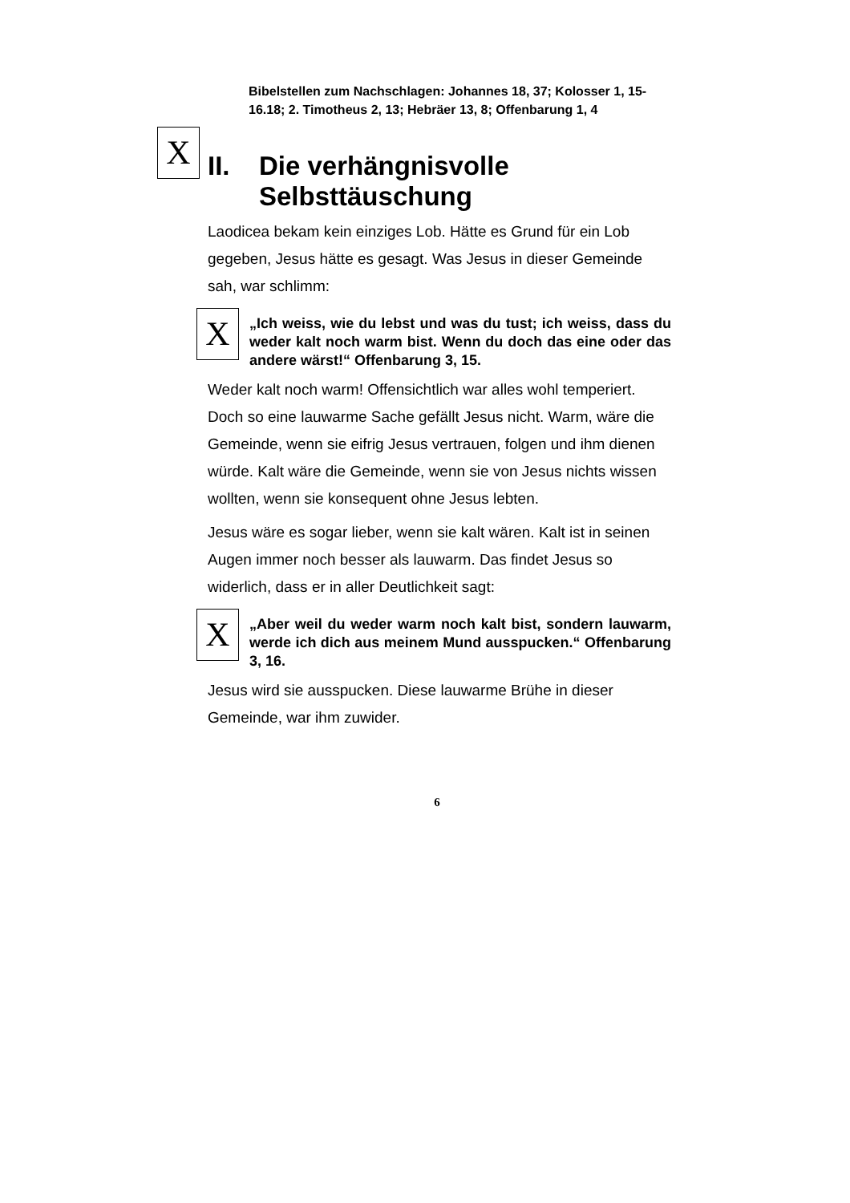Bibelstellen zum Nachschlagen: Johannes 18, 37; Kolosser 1, 15-16.18; 2. Timotheus 2, 13; Hebräer 13, 8; Offenbarung 1, 4
X
II. Die verhängnisvolle
Selbsttäuschung
Laodicea bekam kein einziges Lob. Hätte es Grund für ein Lob gegeben, Jesus hätte es gesagt. Was Jesus in dieser Gemeinde sah, war schlimm:
X
„Ich weiss, wie du lebst und was du tust; ich weiss, dass du weder kalt noch warm bist. Wenn du doch das eine oder das andere wärst!“ Offenbarung 3, 15.
Weder kalt noch warm! Offensichtlich war alles wohl temperiert. Doch so eine lauwarme Sache gefällt Jesus nicht. Warm, wäre die Gemeinde, wenn sie eifrig Jesus vertrauen, folgen und ihm dienen würde. Kalt wäre die Gemeinde, wenn sie von Jesus nichts wissen wollten, wenn sie konsequent ohne Jesus lebten.
Jesus wäre es sogar lieber, wenn sie kalt wären. Kalt ist in seinen Augen immer noch besser als lauwarm. Das findet Jesus so widerlich, dass er in aller Deutlichkeit sagt:
X
„Aber weil du weder warm noch kalt bist, sondern lauwarm, werde ich dich aus meinem Mund ausspucken.“ Offenbarung 3, 16.
Jesus wird sie ausspucken. Diese lauwarme Brühe in dieser Gemeinde, war ihm zuwider.
6